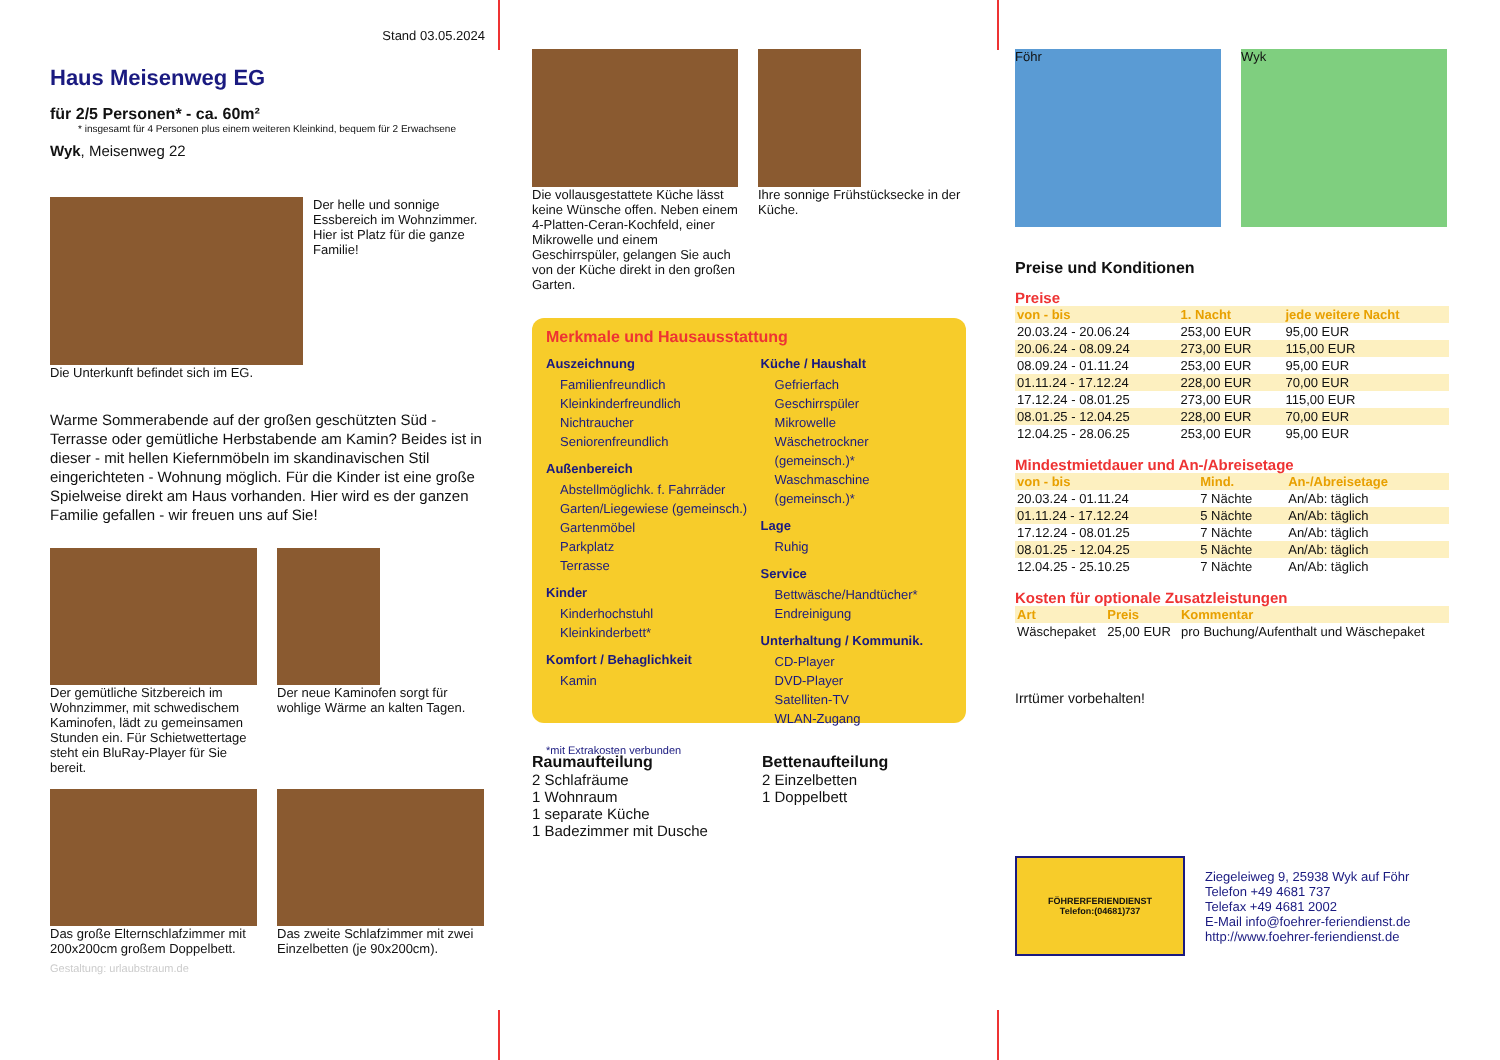Stand 03.05.2024
Haus Meisenweg EG
für 2/5 Personen* - ca. 60m²
* insgesamt für 4 Personen plus einem weiteren Kleinkind, bequem für 2 Erwachsene
Wyk, Meisenweg 22
Die Unterkunft befindet sich im EG.
Der helle und sonnige Essbereich im Wohnzimmer. Hier ist Platz für die ganze Familie!
Warme Sommerabende auf der großen geschützten Süd - Terrasse oder gemütliche Herbstabende am Kamin? Beides ist in dieser - mit hellen Kiefernmöbeln im skandinavischen Stil eingerichteten - Wohnung möglich. Für die Kinder ist eine große Spielweise direkt am Haus vorhanden. Hier wird es der ganzen Familie gefallen - wir freuen uns auf Sie!
Der gemütliche Sitzbereich im Wohnzimmer, mit schwedischem Kaminofen, lädt zu gemeinsamen Stunden ein. Für Schietwettertage steht ein BluRay-Player für Sie bereit.
Der neue Kaminofen sorgt für wohlige Wärme an kalten Tagen.
Das große Elternschlafzimmer mit 200x200cm großem Doppelbett.
Das zweite Schlafzimmer mit zwei Einzelbetten (je 90x200cm).
Gestaltung: urlaubstraum.de
Die vollausgestattete Küche lässt keine Wünsche offen. Neben einem 4-Platten-Ceran-Kochfeld, einer Mikrowelle und einem Geschirrspüler, gelangen Sie auch von der Küche direkt in den großen Garten.
Ihre sonnige Frühstücksecke in der Küche.
Merkmale und Hausausstattung
Auszeichnung
Familienfreundlich
Kleinkinderfreundlich
Nichtraucher
Seniorenfreundlich
Außenbereich
Abstellmöglichk. f. Fahrräder
Garten/Liegewiese (gemeinsch.)
Gartenmöbel
Parkplatz
Terrasse
Kinder
Kinderhochstuhl
Kleinkinderbett*
Komfort / Behaglichkeit
Kamin
Küche / Haushalt
Gefrierfach
Geschirrspüler
Mikrowelle
Wäschetrockner (gemeinsch.)*
Waschmaschine (gemeinsch.)*
Lage
Ruhig
Service
Bettwäsche/Handtücher*
Endreinigung
Unterhaltung / Kommunik.
CD-Player
DVD-Player
Satelliten-TV
WLAN-Zugang
*mit Extrakosten verbunden
Raumaufteilung
2 Schlafräume
1 Wohnraum
1 separate Küche
1 Badezimmer mit Dusche
Bettenaufteilung
2 Einzelbetten
1 Doppelbett
Föhr Wyk
Preise und Konditionen
Preise
| von - bis | 1. Nacht | jede weitere Nacht |
| --- | --- | --- |
| 20.03.24 - 20.06.24 | 253,00 EUR | 95,00 EUR |
| 20.06.24 - 08.09.24 | 273,00 EUR | 115,00 EUR |
| 08.09.24 - 01.11.24 | 253,00 EUR | 95,00 EUR |
| 01.11.24 - 17.12.24 | 228,00 EUR | 70,00 EUR |
| 17.12.24 - 08.01.25 | 273,00 EUR | 115,00 EUR |
| 08.01.25 - 12.04.25 | 228,00 EUR | 70,00 EUR |
| 12.04.25 - 28.06.25 | 253,00 EUR | 95,00 EUR |
Mindestmietdauer und An-/Abreisetage
| von - bis | Mind. | An-/Abreisetage |
| --- | --- | --- |
| 20.03.24 - 01.11.24 | 7 Nächte | An/Ab: täglich |
| 01.11.24 - 17.12.24 | 5 Nächte | An/Ab: täglich |
| 17.12.24 - 08.01.25 | 7 Nächte | An/Ab: täglich |
| 08.01.25 - 12.04.25 | 5 Nächte | An/Ab: täglich |
| 12.04.25 - 25.10.25 | 7 Nächte | An/Ab: täglich |
Kosten für optionale Zusatzleistungen
| Art | Preis | Kommentar |
| --- | --- | --- |
| Wäschepaket | 25,00 EUR | pro Buchung/Aufenthalt und Wäschepaket |
Irrtümer vorbehalten!
FÖHRERFERIENDIENST
Telefon:(04681)737
Ziegeleiweg 9, 25938 Wyk auf Föhr
Telefon +49 4681 737
Telefax +49 4681 2002
E-Mail info@foehrer-feriendienst.de
http://www.foehrer-feriendienst.de